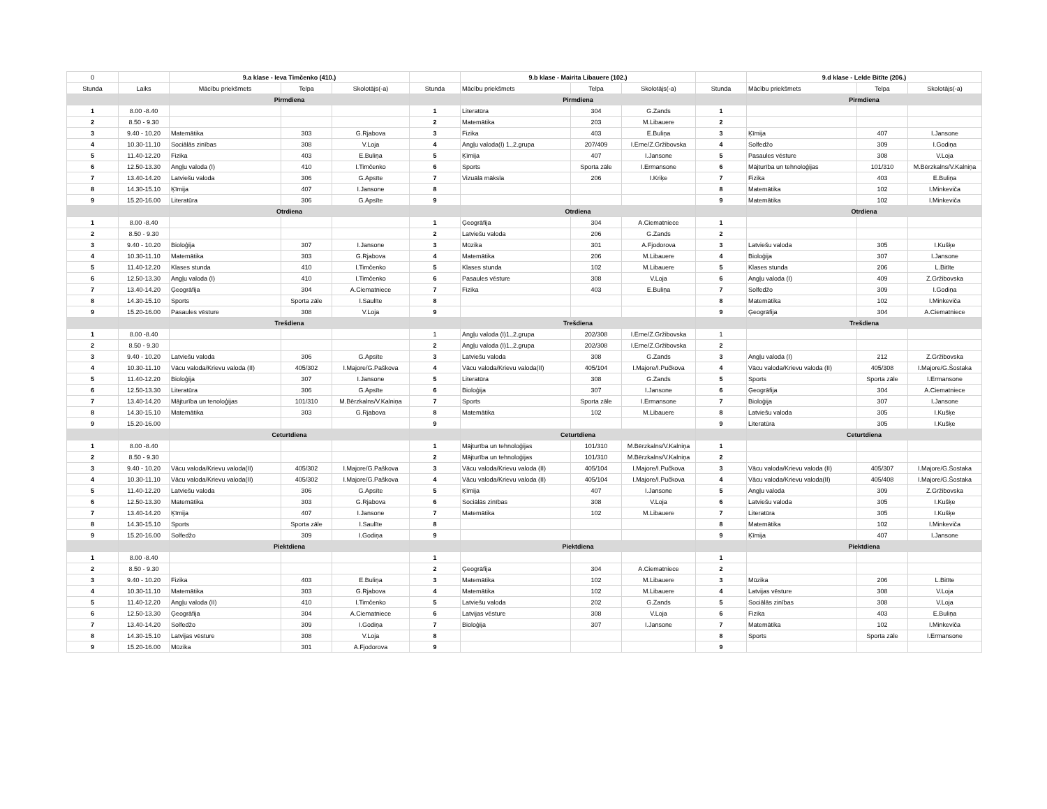| 0 | | 9.a klase - Ieva Timčenko (410.) | | | | 9.b klase - Mairita Libauere (102.) | | | | 9.d klase - Lelde Bitīte (206.) | | |
| Stunda | Laiks | Mācību priekšmets | Telpa | Skolotājs(-a) | Stunda | Mācību priekšmets | Telpa | Skolotājs(-a) | Stunda | Mācību priekšmets | Telpa | Skolotājs(-a) |
| | | Pirmdiena | | | | Pirmdiena | | | | Pirmdiena | | |
| 1 | 8.00 -8.40 | | | | 1 | Literatūra | 304 | G.Zands | 1 | | | |
| 2 | 8.50 - 9.30 | | | | 2 | Matemātika | 203 | M.Libauere | 2 | | | |
| 3 | 9.40 - 10.20 | Matemātika | 303 | G.Rjabova | 3 | Fizika | 403 | E.Buliņa | 3 | Ķīmija | 407 | I.Jansone |
| 4 | 10.30-11.10 | Sociālās zinības | 308 | V.Loja | 4 | Angļu valoda(I) 1.,2.grupa | 207/409 | I.Erne/Z.Gržibovska | 4 | Solfedžo | 309 | I.Godiņa |
| 5 | 11.40-12.20 | Fizika | 403 | E.Buliņa | 5 | Ķīmija | 407 | I.Jansone | 5 | Pasaules vēsture | 308 | V.Loja |
| 6 | 12.50-13.30 | Angļu valoda (I) | 410 | I.Timčenko | 6 | Sports | Sporta zāle | I.Ermansone | 6 | Mājturība un tehnoloģijas | 101/310 | M.Bērzkalns/V.Kalniņa |
| 7 | 13.40-14.20 | Latviešu valoda | 306 | G.Apsīte | 7 | Vizuālā māksla | 206 | I.Kriķe | 7 | Fizika | 403 | E.Buliņa |
| 8 | 14.30-15.10 | Ķīmija | 407 | I.Jansone | 8 | | | | 8 | Matemātika | 102 | I.Minkeviča |
| 9 | 15.20-16.00 | Literatūra | 306 | G.Apsīte | 9 | | | | 9 | Matemātika | 102 | I.Minkeviča |
| | | Otrdiena | | | | Otrdiena | | | | Otrdiena | | |
| 1 | 8.00 -8.40 | | | | 1 | Ģeogrāfija | 304 | A.Ciematniece | 1 | | | |
| 2 | 8.50 - 9.30 | | | | 2 | Latviešu valoda | 206 | G.Zands | 2 | | | |
| 3 | 9.40 - 10.20 | Bioloģija | 307 | I.Jansone | 3 | Mūzika | 301 | A.Fjodorova | 3 | Latviešu valoda | 305 | I.Kušķe |
| 4 | 10.30-11.10 | Matemātika | 303 | G.Rjabova | 4 | Matemātika | 206 | M.Libauere | 4 | Bioloģija | 307 | I.Jansone |
| 5 | 11.40-12.20 | Klases stunda | 410 | I.Timčenko | 5 | Klases stunda | 102 | M.Libauere | 5 | Klases stunda | 206 | L.Bitīte |
| 6 | 12.50-13.30 | Angļu valoda (I) | 410 | I.Timčenko | 6 | Pasaules vēsture | 308 | V.Loja | 6 | Angļu valoda (I) | 409 | Z.Gržibovska |
| 7 | 13.40-14.20 | Ģeogrāfija | 304 | A.Ciematniece | 7 | Fizika | 403 | E.Buliņa | 7 | Solfedžo | 309 | I.Godiņa |
| 8 | 14.30-15.10 | Sports | Sporta zāle | I.Saulīte | 8 | | | | 8 | Matemātika | 102 | I.Minkeviča |
| 9 | 15.20-16.00 | Pasaules vēsture | 308 | V.Loja | 9 | | | | 9 | Ģeogrāfija | 304 | A.Ciematniece |
| | | Trešdiena | | | | Trešdiena | | | | Trešdiena | | |
| 1 | 8.00 -8.40 | | | | 1 | Angļu valoda (I)1.,2.grupa | 202/308 | I.Erne/Z.Gržibovska | 1 | | | |
| 2 | 8.50 - 9.30 | | | | 2 | Angļu valoda (I)1.,2.grupa | 202/308 | I.Erne/Z.Gržibovska | 2 | | | |
| 3 | 9.40 - 10.20 | Latviešu valoda | 306 | G.Apsīte | 3 | Latviešu valoda | 308 | G.Zands | 3 | Angļu valoda (I) | 212 | Z.Gržibovska |
| 4 | 10.30-11.10 | Vācu valoda/Krievu valoda (II) | 405/302 | I.Majore/G.Paškova | 4 | Vācu valoda/Krievu valoda(II) | 405/104 | I.Majore/I.Pučkova | 4 | Vācu valoda/Krievu valoda (II) | 405/308 | I.Majore/G.Šostaka |
| 5 | 11.40-12.20 | Bioloģija | 307 | I.Jansone | 5 | Literatūra | 308 | G.Zands | 5 | Sports | Sporta zāle | I.Ermansone |
| 6 | 12.50-13.30 | Literatūra | 306 | G.Apsīte | 6 | Bioloģija | 307 | I.Jansone | 6 | Ģeogrāfija | 304 | A.Ciematniece |
| 7 | 13.40-14.20 | Mājturība un tenoloģijas | 101/310 | M.Bērzkalns/V.Kalniņa | 7 | Sports | Sporta zāle | I.Ermansone | 7 | Bioloģija | 307 | I.Jansone |
| 8 | 14.30-15.10 | Matemātika | 303 | G.Rjabova | 8 | Matemātika | 102 | M.Libauere | 8 | Latviešu valoda | 305 | I.Kušķe |
| 9 | 15.20-16.00 | | | | 9 | | | | 9 | Literatūra | 305 | I.Kušķe |
| | | Ceturtdiena | | | | Ceturtdiena | | | | Ceturtdiena | | |
| 1 | 8.00 -8.40 | | | | 1 | Mājturība un tehnoloģijas | 101/310 | M.Bērzkalns/V.Kalniņa | 1 | | | |
| 2 | 8.50 - 9.30 | | | | 2 | Mājturība un tehnoloģijas | 101/310 | M.Bērzkalns/V.Kalniņa | 2 | | | |
| 3 | 9.40 - 10.20 | Vācu valoda/Krievu valoda(II) | 405/302 | I.Majore/G.Paškova | 3 | Vācu valoda/Krievu valoda (II) | 405/104 | I.Majore/I.Pučkova | 3 | Vācu valoda/Krievu valoda (II) | 405/307 | I.Majore/G.Šostaka |
| 4 | 10.30-11.10 | Vācu valoda/Krievu valoda(II) | 405/302 | I.Majore/G.Paškova | 4 | Vācu valoda/Krievu valoda (II) | 405/104 | I.Majore/I.Pučkova | 4 | Vācu valoda/Krievu valoda(II) | 405/408 | I.Majore/G.Šostaka |
| 5 | 11.40-12.20 | Latviešu valoda | 306 | G.Apsīte | 5 | Ķīmija | 407 | I.Jansone | 5 | Angļu valoda | 309 | Z.Gržibovska |
| 6 | 12.50-13.30 | Matemātika | 303 | G.Rjabova | 6 | Sociālās zinības | 308 | V.Loja | 6 | Latviešu valoda | 305 | I.Kušķe |
| 7 | 13.40-14.20 | Ķīmija | 407 | I.Jansone | 7 | Matemātika | 102 | M.Libauere | 7 | Literatūra | 305 | I.Kušķe |
| 8 | 14.30-15.10 | Sports | Sporta zāle | I.Saulīte | 8 | | | | 8 | Matemātika | 102 | I.Minkeviča |
| 9 | 15.20-16.00 | Solfedžo | 309 | I.Godiņa | 9 | | | | 9 | Ķīmija | 407 | I.Jansone |
| | | Piektdiena | | | | Piektdiena | | | | Piektdiena | | |
| 1 | 8.00 -8.40 | | | | 1 | | | | 1 | | | |
| 2 | 8.50 - 9.30 | | | | 2 | Ģeogrāfija | 304 | A.Ciematniece | 2 | | | |
| 3 | 9.40 - 10.20 | Fizika | 403 | E.Buliņa | 3 | Matemātika | 102 | M.Libauere | 3 | Mūzika | 206 | L.Bitīte |
| 4 | 10.30-11.10 | Matemātika | 303 | G.Rjabova | 4 | Matemātika | 102 | M.Libauere | 4 | Latvijas vēsture | 308 | V.Loja |
| 5 | 11.40-12.20 | Angļu valoda (II) | 410 | I.Timčenko | 5 | Latviešu valoda | 202 | G.Zands | 5 | Sociālās zinības | 308 | V.Loja |
| 6 | 12.50-13.30 | Ģeogrāfija | 304 | A.Ciematniece | 6 | Latvijas vēsture | 308 | V.Loja | 6 | Fizika | 403 | E.Buliņa |
| 7 | 13.40-14.20 | Solfedžo | 309 | I.Godiņa | 7 | Bioloģija | 307 | I.Jansone | 7 | Matemātika | 102 | I.Minkeviča |
| 8 | 14.30-15.10 | Latvijas vēsture | 308 | V.Loja | 8 | | | | 8 | Sports | Sporta zāle | I.Ermansone |
| 9 | 15.20-16.00 | Mūzika | 301 | A.Fjodorova | 9 | | | | 9 | | | |